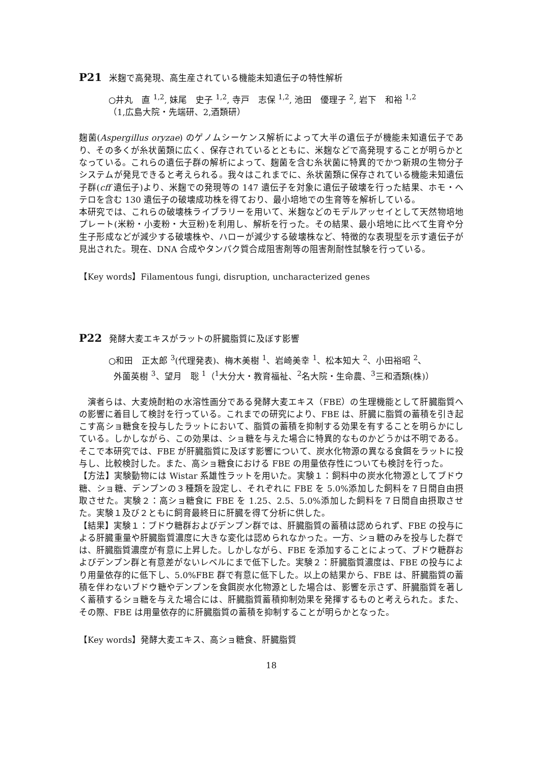P21 米麹で高発現、高生産されている機能未知遺伝子の特性解析
○井丸　直 <sup>1,2</sup>, 妹尾　史子 <sup>1,2</sup>, 寺戸　志保 <sup>1,2</sup>, 池田　優理子 <sup>2</sup>, 岩下　和裕 <sup>1,2</sup>
（1,広島大院・先端研、2,酒類研）
麹菌(Aspergillus oryzae) のゲノムシーケンス解析によって大半の遺伝子が機能未知遺伝子であり、その多くが糸状菌類に広く、保存されているとともに、米麹などで高発現することが明らかとなっている。これらの遺伝子群の解析によって、麹菌を含む糸状菌に特異的でかつ新規の生物分子システムが発見できると考えられる。我々はこれまでに、糸状菌類に保存されている機能未知遺伝子群(cff 遺伝子)より、米麹での発現等の 147 遺伝子を対象に遺伝子破壊を行った結果、ホモ・ヘテロを含む 130 遺伝子の破壊成功株を得ており、最小培地での生育等を解析している。
本研究では、これらの破壊株ライブラリーを用いて、米麹などのモデルアッセイとして天然物培地プレート(米粉・小麦粉・大豆粉)を利用し、解析を行った。その結果、最小培地に比べて生育や分生子形成などが減少する破壊株や、ハローが減少する破壊株など、特徴的な表現型を示す遺伝子が見出された。現在、DNA 合成やタンパク質合成阻害剤等の阻害剤耐性試験を行っている。
【Key words】Filamentous fungi, disruption, uncharacterized genes
P22 発酵大麦エキスがラットの肝臓脂質に及ぼす影響
○和田　正太郎 <sup>3</sup>(代理発表)、梅木美樹 <sup>1</sup>、岩崎美幸 <sup>1</sup>、松本知大 <sup>2</sup>、小田裕昭 <sup>2</sup>、
外薗英樹 <sup>3</sup>、望月　聡 <sup>1</sup>（<sup>1</sup>大分大・教育福祉、<sup>2</sup>名大院・生命農、<sup>3</sup>三和酒類(株)）
　演者らは、大麦焼酎粕の水溶性画分である発酵大麦エキス（FBE）の生理機能として肝臓脂質への影響に着目して検討を行っている。これまでの研究により、FBE は、肝臓に脂質の蓄積を引き起こす高ショ糖食を投与したラットにおいて、脂質の蓄積を抑制する効果を有することを明らかにしている。しかしながら、この効果は、ショ糖を与えた場合に特異的なものかどうかは不明である。そこで本研究では、FBE が肝臓脂質に及ぼす影響について、炭水化物源の異なる食餌をラットに投与し、比較検討した。また、高ショ糖食における FBE の用量依存性についても検討を行った。
【方法】実験動物には Wistar 系雄性ラットを用いた。実験１：飼料中の炭水化物源としてブドウ糖、ショ糖、デンプンの３種類を設定し、それぞれに FBE を 5.0%添加した飼料を７日間自由摂取させた。実験２：高ショ糖食に FBE を 1.25、2.5、5.0%添加した飼料を７日間自由摂取させた。実験１及び２ともに飼育最終日に肝臓を得て分析に供した。
【結果】実験１：ブドウ糖群およびデンプン群では、肝臓脂質の蓄積は認められず、FBE の投与による肝臓重量や肝臓脂質濃度に大きな変化は認められなかった。一方、ショ糖のみを投与した群では、肝臓脂質濃度が有意に上昇した。しかしながら、FBE を添加することによって、ブドウ糖群およびデンプン群と有意差がないレベルにまで低下した。実験２：肝臓脂質濃度は、FBE の投与により用量依存的に低下し、5.0%FBE 群で有意に低下した。以上の結果から、FBE は、肝臓脂質の蓄積を伴わないブドウ糖やデンプンを食餌炭水化物源とした場合は、影響を示さず、肝臓脂質を著しく蓄積するショ糖を与えた場合には、肝臓脂質蓄積抑制効果を発揮するものと考えられた。また、その際、FBE は用量依存的に肝臓脂質の蓄積を抑制することが明らかとなった。
【Key words】発酵大麦エキス、高ショ糖食、肝臓脂質
18